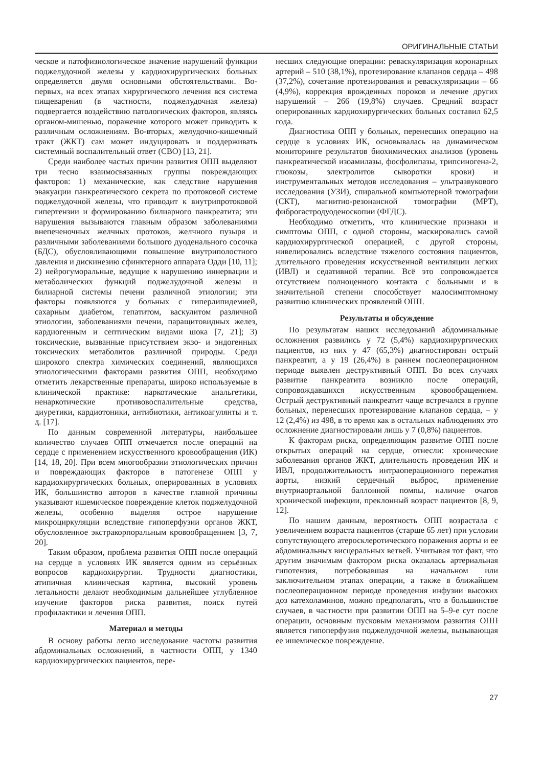ОРИГИНАЛЬНЫЕ СТАТЬИ
ческое и патофизиологическое значение нарушений функции поджелудочной железы у кардиохирургических больных определяется двумя основными обстоятельствами. Во-первых, на всех этапах хирургического лечения вся система пищеварения (в частности, поджелудочная железа) подвергается воздействию патологических факторов, являясь органом-мишенью, поражение которого может приводить к различным осложнениям. Во-вторых, желудочно-кишечный тракт (ЖКТ) сам может индуцировать и поддерживать системный воспалительный ответ (СВО) [13, 21].
Среди наиболее частых причин развития ОПП выделяют три тесно взаимосвязанных группы повреждающих факторов: 1) механические, как следствие нарушения эвакуации панкреатического секрета по протоковой системе поджелудочной железы, что приводит к внутрипротоковой гипертензии и формированию билиарного панкреатита; эти нарушения вызываются главным образом заболеваниями внепеченочных желчных протоков, желчного пузыря и различными заболеваниями большого дуоденального сосочка (БДС), обусловливающими повышение внутриполостного давления и дискинезию сфинктерного аппарата Одди [10, 11]; 2) нейрогуморальные, ведущие к нарушению иннервации и метаболических функций поджелудочной железы и билиарной системы печени различной этиологии; эти факторы появляются у больных с гиперлипидемией, сахарным диабетом, гепатитом, васкулитом различной этиологии, заболеваниями печени, паращитовидных желез, кардиогенным и септическим видами шока [7, 21]; 3) токсические, вызванные присутствием экзо- и эндогенных токсических метаболитов различной природы. Среди широкого спектра химических соединений, являющихся этиологическими факторами развития ОПП, необходимо отметить лекарственные препараты, широко используемые в клинической практике: наркотические анальгетики, ненаркотические противовоспалительные средства, диуретики, кардиотоники, антибиотики, антикоагулянты и т. д. [17].
По данным современной литературы, наибольшее количество случаев ОПП отмечается после операций на сердце с применением искусственного кровообращения (ИК) [14, 18, 20]. При всем многообразии этиологических причин и повреждающих факторов в патогенезе ОПП у кардиохирургических больных, оперированных в условиях ИК, большинство авторов в качестве главной причины указывают ишемическое повреждение клеток поджелудочной железы, особенно выделяя острое нарушение микроциркуляции вследствие гипоперфузии органов ЖКТ, обусловленное экстракорпоральным кровообращением [3, 7, 20].
Таким образом, проблема развития ОПП после операций на сердце в условиях ИК является одним из серьёзных вопросов кардиохирургии. Трудности диагностики, атипичная клиническая картина, высокий уровень летальности делают необходимым дальнейшее углубленное изучение факторов риска развития, поиск путей профилактики и лечения ОПП.
Материал и методы
В основу работы легло исследование частоты развития абдоминальных осложнений, в частности ОПП, у 1340 кардиохирургических пациентов, пере-
несших следующие операции: реваскуляризация коронарных артерий – 510 (38,1%), протезирование клапанов сердца – 498 (37,2%), сочетание протезирования и реваскуляризации – 66 (4,9%), коррекция врожденных пороков и лечение других нарушений – 266 (19,8%) случаев. Средний возраст оперированных кардиохирургических больных составил 62,5 года.
Диагностика ОПП у больных, перенесших операцию на сердце в условиях ИК, основывалась на динамическом мониторинге результатов биохимических анализов (уровень панкреатической изоамилазы, фосфолипазы, трипсиногена-2, глюкозы, электролитов сыворотки крови) и инструментальных методов исследования – ультразвукового исследования (УЗИ), спиральной компьютерной томографии (СКТ), магнитно-резонансной томографии (МРТ), фиброгастродуоденоскопии (ФГДС).
Необходимо отметить, что клинические признаки и симптомы ОПП, с одной стороны, маскировались самой кардиохирургической операцией, с другой стороны, нивелировались вследствие тяжелого состояния пациентов, длительного проведения искусственной вентиляции легких (ИВЛ) и седативной терапии. Всё это сопровождается отсутствием полноценного контакта с больными и в значительной степени способствует малосимптомному развитию клинических проявлений ОПП.
Результаты и обсуждение
По результатам наших исследований абдоминальные осложнения развились у 72 (5,4%) кардиохирургических пациентов, из них у 47 (65,3%) диагностирован острый панкреатит, а у 19 (26,4%) в раннем послеоперационном периоде выявлен деструктивный ОПП. Во всех случаях развитие панкреатита возникло после операций, сопровождавшихся искусственным кровообращением. Острый деструктивный панкреатит чаще встречался в группе больных, перенесших протезирование клапанов сердца, – у 12 (2,4%) из 498, в то время как в остальных наблюдениях это осложнение диагностировали лишь у 7 (0,8%) пациентов.
К факторам риска, определяющим развитие ОПП после открытых операций на сердце, отнесли: хронические заболевания органов ЖКТ, длительность проведения ИК и ИВЛ, продолжительность интраоперационного пережатия аорты, низкий сердечный выброс, применение внутриаортальной баллонной помпы, наличие очагов хронической инфекции, преклонный возраст пациентов [8, 9, 12].
По нашим данным, вероятность ОПП возрастала с увеличением возраста пациентов (старше 65 лет) при условии сопутствующего атеросклеротического поражения аорты и ее абдоминальных висцеральных ветвей. Учитывая тот факт, что другим значимым фактором риска оказалась артериальная гипотензия, потребовавшая на начальном или заключительном этапах операции, а также в ближайшем послеоперационном периоде проведения инфузии высоких доз катехоламинов, можно предполагать, что в большинстве случаев, в частности при развитии ОПП на 5–9-е сут после операции, основным пусковым механизмом развития ОПП является гипоперфузия поджелудочной железы, вызывающая ее ишемическое повреждение.
27